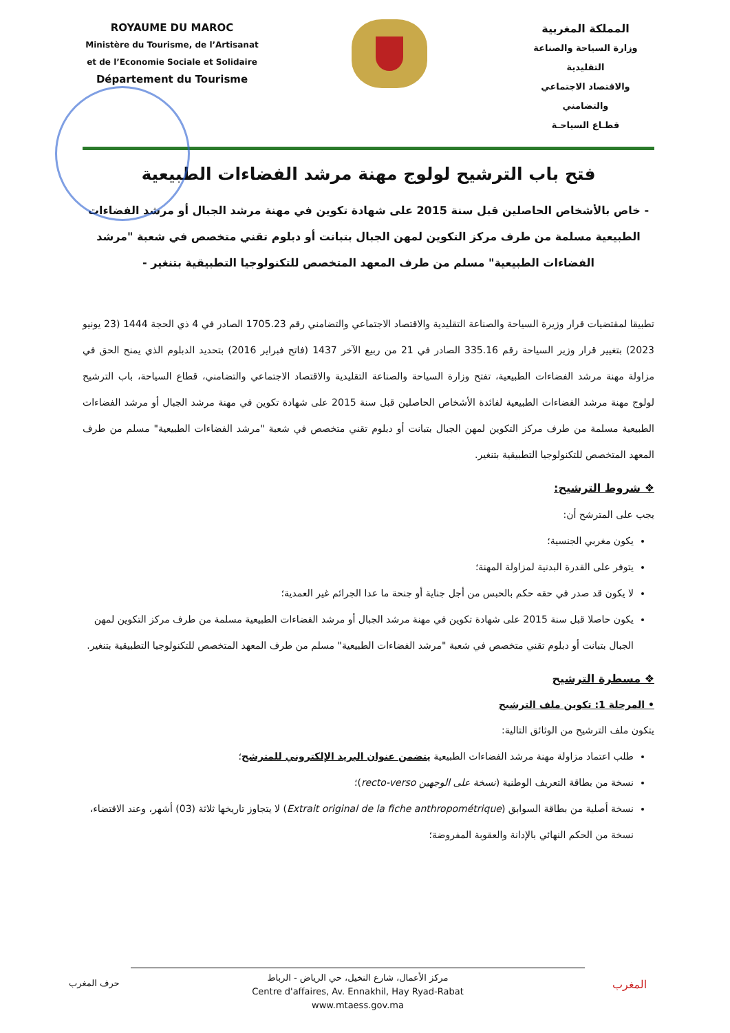ROYAUME DU MAROC
Ministère du Tourisme, de l’Artisanat
et de l’Economie Sociale et Solidaire
Département du Tourisme
المملكة المغربية
وزارة السياحة والصناعة التقليدية
والاقتصاد الاجتماعي والتضامني
قطـاع السياحـة
فتح باب الترشيح لولوج مهنة مرشد الفضاءات الطبيعية
- خاص بالأشخاص الحاصلين قبل سنة 2015 على شهادة تكوين في مهنة مرشد الجبال أو مرشد الفضاءات الطبيعية مسلمة من طرف مركز التكوين لمهن الجبال بتبانت أو دبلوم تقني متخصص في شعبة "مرشد الفضاءات الطبيعية" مسلم من طرف المعهد المتخصص للتكنولوجيا التطبيقية بتنغير -
تطبيقا لمقتضيات قرار وزيرة السياحة والصناعة التقليدية والاقتصاد الاجتماعي والتضامني رقم 1705.23 الصادر في 4 ذي الحجة 1444 (23 يونيو 2023) بتغيير قرار وزير السياحة رقم 335.16 الصادر في 21 من ربيع الآخر 1437 (فاتح فبراير 2016) بتحديد الدبلوم الذي يمنح الحق في مزاولة مهنة مرشد الفضاءات الطبيعية، تفتح وزارة السياحة والصناعة التقليدية والاقتصاد الاجتماعي والتضامني، قطاع السياحة، باب الترشيح لولوج مهنة مرشد الفضاءات الطبيعية لفائدة الأشخاص الحاصلين قبل سنة 2015 على شهادة تكوين في مهنة مرشد الجبال أو مرشد الفضاءات الطبيعية مسلمة من طرف مركز التكوين لمهن الجبال بتبانت أو دبلوم تقني متخصص في شعبة "مرشد الفضاءات الطبيعية" مسلم من طرف المعهد المتخصص للتكنولوجيا التطبيقية بتنغير.
❖ شروط الترشيح:
يجب على المترشح أن:
يكون مغربي الجنسية؛
يتوفر على القدرة البدنية لمزاولة المهنة؛
لا يكون قد صدر في حقه حكم بالحبس من أجل جناية أو جنحة ما عدا الجرائم غير العمدية؛
يكون حاصلا قبل سنة 2015 على شهادة تكوين في مهنة مرشد الجبال أو مرشد الفضاءات الطبيعية مسلمة من طرف مركز التكوين لمهن الجبال بتبانت أو دبلوم تقني متخصص في شعبة "مرشد الفضاءات الطبيعية" مسلم من طرف المعهد المتخصص للتكنولوجيا التطبيقية بتنغير.
❖ مسطرة الترشيح
• المرحلة 1: تكوين ملف الترشيح
يتكون ملف الترشيح من الوثائق التالية:
طلب اعتماد مزاولة مهنة مرشد الفضاءات الطبيعية يتضمن عنوان البريد الإلكتروني للمترشح؛
نسخة من بطاقة التعريف الوطنية (نسخة على الوجهين recto-verso)؛
نسخة أصلية من بطاقة السوابق (Extrait original de la fiche anthropométrique) لا يتجاوز تاريخها ثلاثة (03) أشهر، وعند الاقتضاء، نسخة من الحكم النهائي بالإدانة والعقوبة المفروضة؛
حرف المغرب
مركز الأعمال، شارع النخيل، حي الرياض - الرباط
Centre d'affaires, Av. Ennakhil, Hay Ryad-Rabat
www.mtaess.gov.ma
المغرب